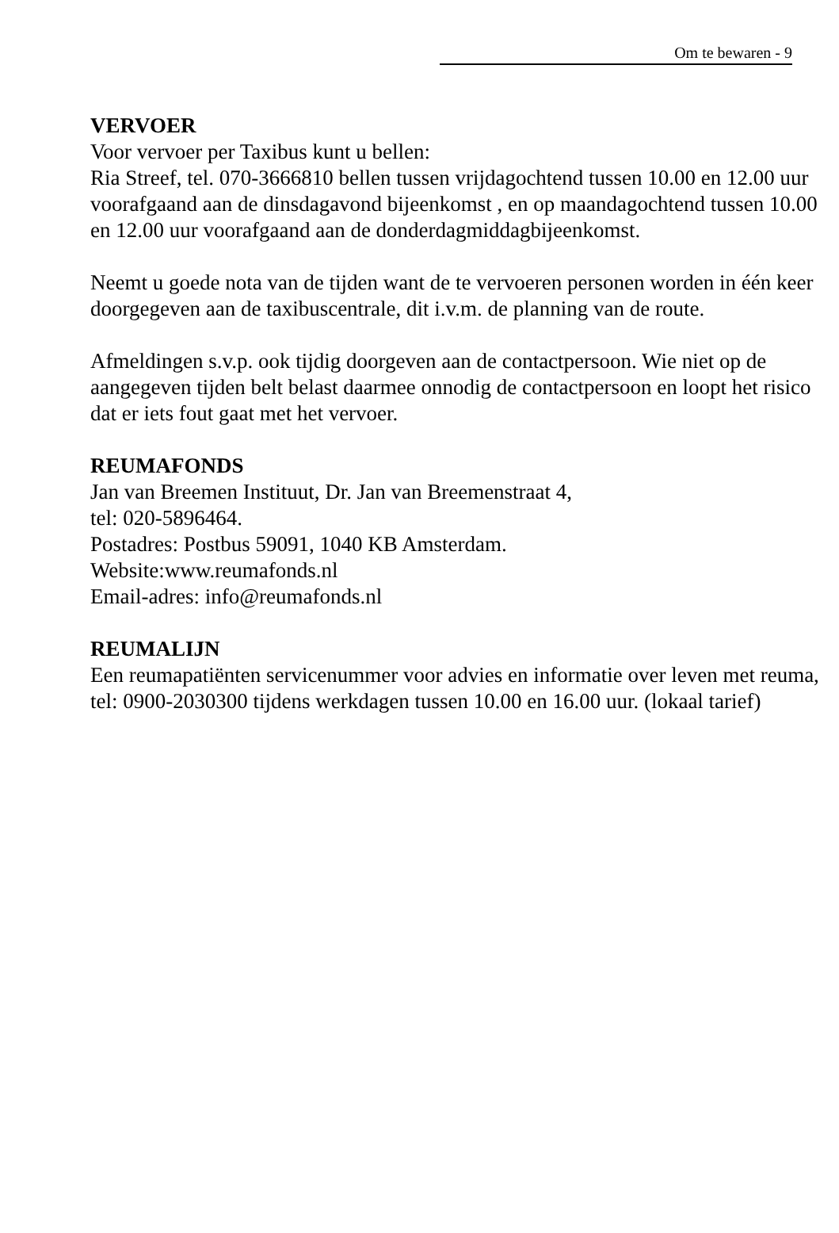Om te bewaren - 9
VERVOER
Voor vervoer per Taxibus kunt u bellen:
Ria Streef, tel. 070-3666810 bellen tussen vrijdagochtend tussen 10.00 en 12.00 uur voorafgaand aan de dinsdagavond bijeenkomst , en op maandagochtend tussen 10.00 en 12.00 uur voorafgaand aan de donderdagmiddagbijeenkomst.
Neemt u goede nota van de tijden want de te vervoeren personen worden in één keer doorgegeven aan de taxibuscentrale, dit i.v.m. de planning van de route.
Afmeldingen s.v.p. ook tijdig doorgeven aan de contactpersoon. Wie niet op de aangegeven tijden belt belast daarmee onnodig de contactpersoon en loopt het risico dat er iets fout gaat met het vervoer.
REUMAFONDS
Jan van Breemen Instituut, Dr. Jan van Breemenstraat 4,
tel: 020-5896464.
Postadres: Postbus 59091, 1040 KB Amsterdam.
Website:www.reumafonds.nl
Email-adres: info@reumafonds.nl
REUMALIJN
Een reumapatiënten servicenummer voor advies en informatie over leven met reuma, tel: 0900-2030300 tijdens werkdagen tussen 10.00 en 16.00 uur. (lokaal tarief)